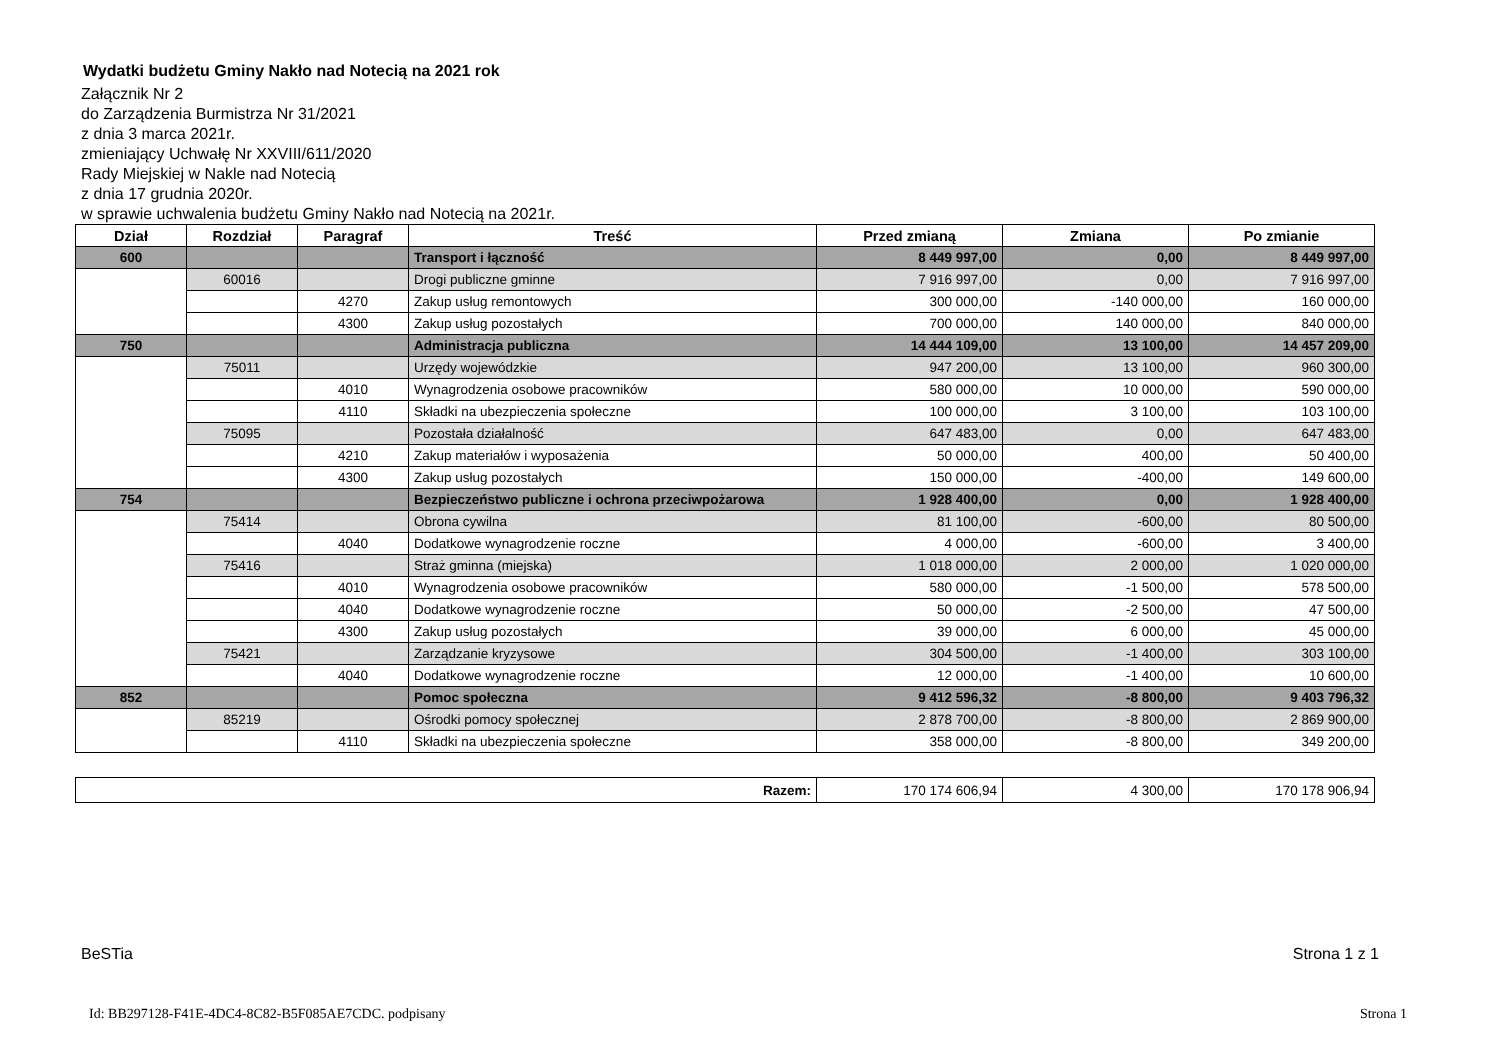Wydatki budżetu Gminy Nakło nad Notecią na 2021 rok
Załącznik Nr 2
do Zarządzenia Burmistrza Nr 31/2021
z dnia 3 marca 2021r.
zmieniający Uchwałę Nr XXVIII/611/2020
Rady Miejskiej w Nakle nad Notecią
z dnia 17 grudnia 2020r.
w sprawie uchwalenia budżetu Gminy Nakło nad Notecią na 2021r.
| Dział | Rozdział | Paragraf | Treść | Przed zmianą | Zmiana | Po zmianie |
| --- | --- | --- | --- | --- | --- | --- |
| 600 | | | Transport i łączność | 8 449 997,00 | 0,00 | 8 449 997,00 |
| | 60016 | | Drogi publiczne gminne | 7 916 997,00 | 0,00 | 7 916 997,00 |
| | | 4270 | Zakup usług remontowych | 300 000,00 | -140 000,00 | 160 000,00 |
| | | 4300 | Zakup usług pozostałych | 700 000,00 | 140 000,00 | 840 000,00 |
| 750 | | | Administracja publiczna | 14 444 109,00 | 13 100,00 | 14 457 209,00 |
| | 75011 | | Urzędy wojewódzkie | 947 200,00 | 13 100,00 | 960 300,00 |
| | | 4010 | Wynagrodzenia osobowe pracowników | 580 000,00 | 10 000,00 | 590 000,00 |
| | | 4110 | Składki na ubezpieczenia społeczne | 100 000,00 | 3 100,00 | 103 100,00 |
| | 75095 | | Pozostała działalność | 647 483,00 | 0,00 | 647 483,00 |
| | | 4210 | Zakup materiałów i wyposażenia | 50 000,00 | 400,00 | 50 400,00 |
| | | 4300 | Zakup usług pozostałych | 150 000,00 | -400,00 | 149 600,00 |
| 754 | | | Bezpieczeństwo publiczne i ochrona przeciwpożarowa | 1 928 400,00 | 0,00 | 1 928 400,00 |
| | 75414 | | Obrona cywilna | 81 100,00 | -600,00 | 80 500,00 |
| | | 4040 | Dodatkowe wynagrodzenie roczne | 4 000,00 | -600,00 | 3 400,00 |
| | 75416 | | Straż gminna (miejska) | 1 018 000,00 | 2 000,00 | 1 020 000,00 |
| | | 4010 | Wynagrodzenia osobowe pracowników | 580 000,00 | -1 500,00 | 578 500,00 |
| | | 4040 | Dodatkowe wynagrodzenie roczne | 50 000,00 | -2 500,00 | 47 500,00 |
| | | 4300 | Zakup usług pozostałych | 39 000,00 | 6 000,00 | 45 000,00 |
| | 75421 | | Zarządzanie kryzysowe | 304 500,00 | -1 400,00 | 303 100,00 |
| | | 4040 | Dodatkowe wynagrodzenie roczne | 12 000,00 | -1 400,00 | 10 600,00 |
| 852 | | | Pomoc społeczna | 9 412 596,32 | -8 800,00 | 9 403 796,32 |
| | 85219 | | Ośrodki pomocy społecznej | 2 878 700,00 | -8 800,00 | 2 869 900,00 |
| | | 4110 | Składki na ubezpieczenia społeczne | 358 000,00 | -8 800,00 | 349 200,00 |
| Razem: | 170 174 606,94 | 4 300,00 | 170 178 906,94 |
BeSTia Strona 1 z 1
Id: BB297128-F41E-4DC4-8C82-B5F085AE7CDC. podpisany Strona 1